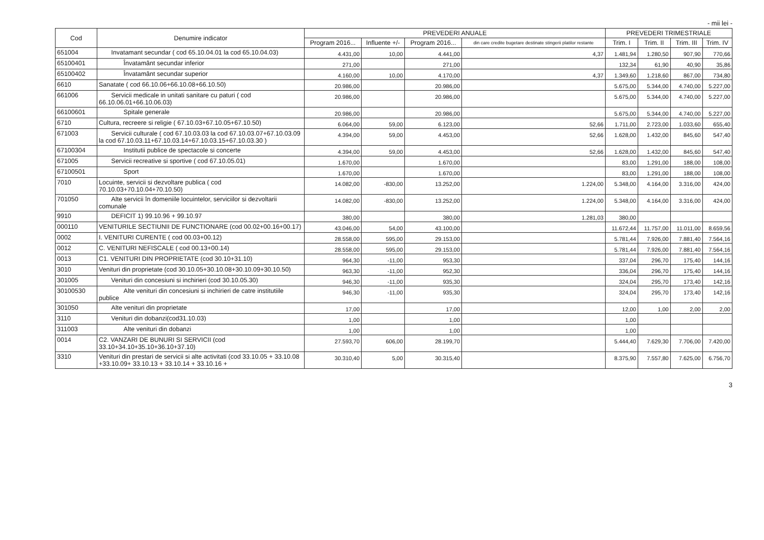- mii lei -
| Cod | Denumire indicator | PREVEDERI ANUALE | | | | PREVEDERI TRIMESTRIALE | | | |
| --- | --- | --- | --- | --- | --- | --- | --- | --- | --- |
| | | Program 2016... | Influente +/- | Program 2016... | din care credite bugetare destinate stingerii platilor restante | Trim. I | Trim. II | Trim. III | Trim. IV |
| 651004 | Invatamant secundar ( cod 65.10.04.01 la cod 65.10.04.03) | 4.431,00 | 10,00 | 4.441,00 | 4,37 | 1.481,94 | 1.280,50 | 907,90 | 770,66 |
| 65100401 | Învatamânt secundar inferior | 271,00 | | 271,00 | | 132,34 | 61,90 | 40,90 | 35,86 |
| 65100402 | Învatamânt secundar superior | 4.160,00 | 10,00 | 4.170,00 | 4,37 | 1.349,60 | 1.218,60 | 867,00 | 734,80 |
| 6610 | Sanatate ( cod 66.10.06+66.10.08+66.10.50) | 20.986,00 | | 20.986,00 | | 5.675,00 | 5.344,00 | 4.740,00 | 5.227,00 |
| 661006 | Servicii medicale in unitati sanitare cu paturi ( cod 66.10.06.01+66.10.06.03) | 20.986,00 | | 20.986,00 | | 5.675,00 | 5.344,00 | 4.740,00 | 5.227,00 |
| 66100601 | Spitale generale | 20.986,00 | | 20.986,00 | | 5.675,00 | 5.344,00 | 4.740,00 | 5.227,00 |
| 6710 | Cultura, recreere si religie ( 67.10.03+67.10.05+67.10.50) | 6.064,00 | 59,00 | 6.123,00 | 52,66 | 1.711,00 | 2.723,00 | 1.033,60 | 655,40 |
| 671003 | Servicii culturale ( cod 67.10.03.03 la cod 67.10.03.07+67.10.03.09 la cod 67.10.03.11+67.10.03.14+67.10.03.15+67.10.03.30 ) | 4.394,00 | 59,00 | 4.453,00 | 52,66 | 1.628,00 | 1.432,00 | 845,60 | 547,40 |
| 67100304 | Institutii publice de spectacole si concerte | 4.394,00 | 59,00 | 4.453,00 | 52,66 | 1.628,00 | 1.432,00 | 845,60 | 547,40 |
| 671005 | Servicii recreative si sportive ( cod 67.10.05.01) | 1.670,00 | | 1.670,00 | | 83,00 | 1.291,00 | 188,00 | 108,00 |
| 67100501 | Sport | 1.670,00 | | 1.670,00 | | 83,00 | 1.291,00 | 188,00 | 108,00 |
| 7010 | Locuinte, servicii si dezvoltare publica ( cod 70.10.03+70.10.04+70.10.50) | 14.082,00 | -830,00 | 13.252,00 | 1.224,00 | 5.348,00 | 4.164,00 | 3.316,00 | 424,00 |
| 701050 | Alte servicii în domeniile locuintelor, serviciilor si dezvoltarii comunale | 14.082,00 | -830,00 | 13.252,00 | 1.224,00 | 5.348,00 | 4.164,00 | 3.316,00 | 424,00 |
| 9910 | DEFICIT 1) 99.10.96 + 99.10.97 | 380,00 | | 380,00 | 1.281,03 | 380,00 | | | |
| 000110 | VENITURILE SECTIUNII DE FUNCTIONARE (cod 00.02+00.16+00.17) | 43.046,00 | 54,00 | 43.100,00 | | 11.672,44 | 11.757,00 | 11.011,00 | 8.659,56 |
| 0002 | I. VENITURI CURENTE ( cod 00.03+00.12) | 28.558,00 | 595,00 | 29.153,00 | | 5.781,44 | 7.926,00 | 7.881,40 | 7.564,16 |
| 0012 | C. VENITURI NEFISCALE ( cod 00.13+00.14) | 28.558,00 | 595,00 | 29.153,00 | | 5.781,44 | 7.926,00 | 7.881,40 | 7.564,16 |
| 0013 | C1. VENITURI DIN PROPRIETATE (cod 30.10+31.10) | 964,30 | -11,00 | 953,30 | | 337,04 | 296,70 | 175,40 | 144,16 |
| 3010 | Venituri din proprietate (cod 30.10.05+30.10.08+30.10.09+30.10.50) | 963,30 | -11,00 | 952,30 | | 336,04 | 296,70 | 175,40 | 144,16 |
| 301005 | Venituri din concesiuni si inchirieri (cod 30.10.05.30) | 946,30 | -11,00 | 935,30 | | 324,04 | 295,70 | 173,40 | 142,16 |
| 30100530 | Alte venituri din concesiuni si inchirieri de catre institutiile publice | 946,30 | -11,00 | 935,30 | | 324,04 | 295,70 | 173,40 | 142,16 |
| 301050 | Alte venituri din proprietate | 17,00 | | 17,00 | | 12,00 | 1,00 | 2,00 | 2,00 |
| 3110 | Venituri din dobanzi(cod31.10.03) | 1,00 | | 1,00 | | 1,00 | | | |
| 311003 | Alte venituri din dobanzi | 1,00 | | 1,00 | | 1,00 | | | |
| 0014 | C2. VANZARI DE BUNURI SI SERVICII (cod 33.10+34.10+35.10+36.10+37.10) | 27.593,70 | 606,00 | 28.199,70 | | 5.444,40 | 7.629,30 | 7.706,00 | 7.420,00 |
| 3310 | Venituri din prestari de servicii si alte activitati (cod 33.10.05 + 33.10.08 +33.10.09+ 33.10.13 + 33.10.14 + 33.10.16 + | 30.310,40 | 5,00 | 30.315,40 | | 8.375,90 | 7.557,80 | 7.625,00 | 6.756,70 |
3